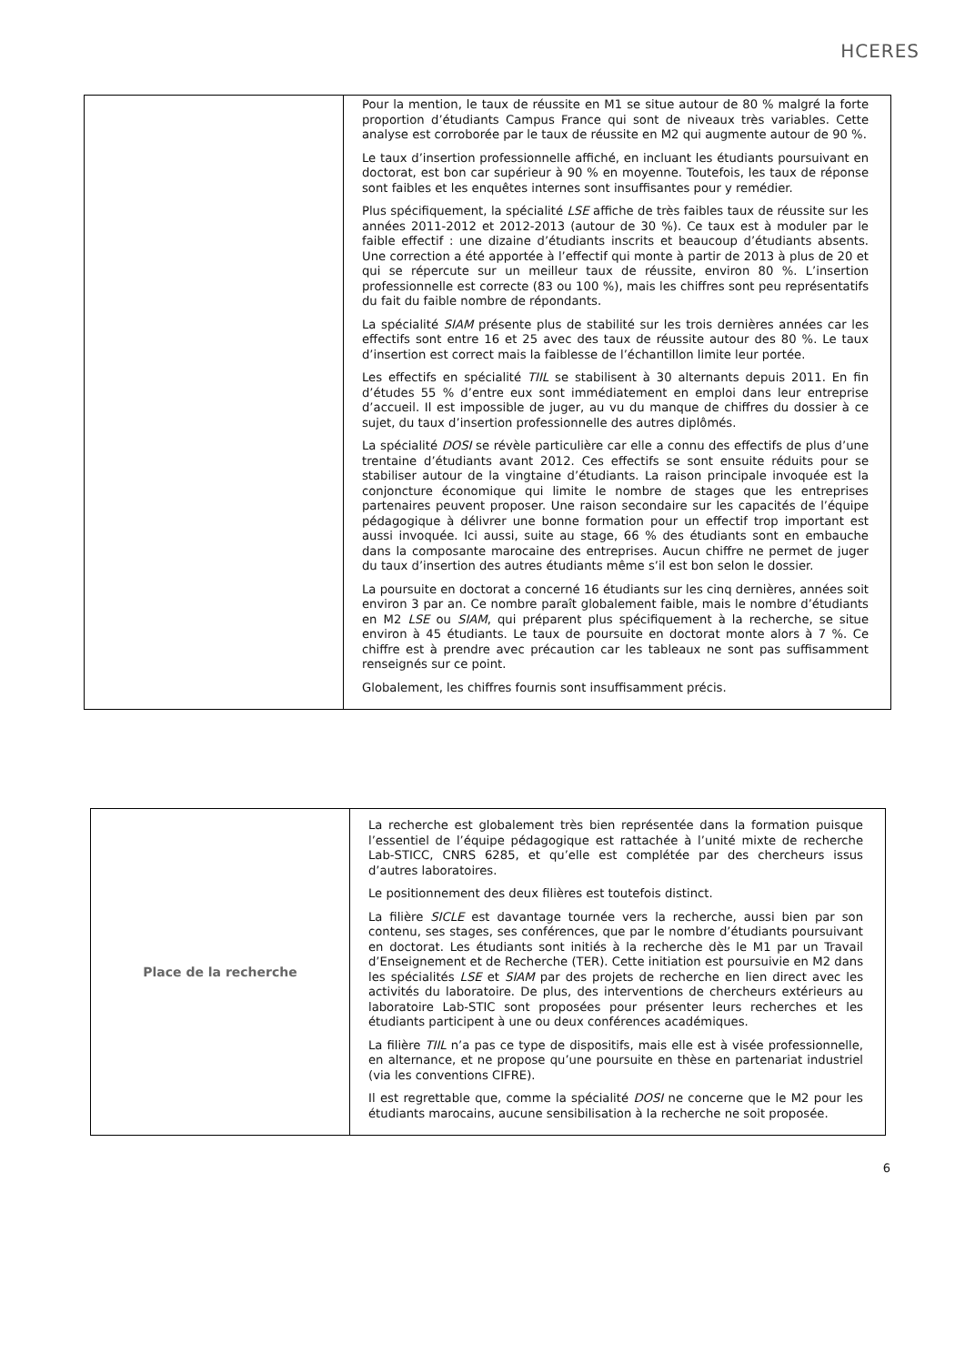HCERES
| | Pour la mention, le taux de réussite en M1 se situe autour de 80 % malgré la forte proportion d’étudiants Campus France qui sont de niveaux très variables. Cette analyse est corroborée par le taux de réussite en M2 qui augmente autour de 90 %. Le taux d’insertion professionnelle affiché, en incluant les étudiants poursuivant en doctorat, est bon car supérieur à 90 % en moyenne. Toutefois, les taux de réponse sont faibles et les enquêtes internes sont insuffisantes pour y remédier. Plus spécifiquement, la spécialité LSE affiche de très faibles taux de réussite sur les années 2011-2012 et 2012-2013 (autour de 30 %). Ce taux est à moduler par le faible effectif : une dizaine d’étudiants inscrits et beaucoup d’étudiants absents. Une correction a été apportée à l’effectif qui monte à partir de 2013 à plus de 20 et qui se répercute sur un meilleur taux de réussite, environ 80 %. L’insertion professionnelle est correcte (83 ou 100 %), mais les chiffres sont peu représentatifs du fait du faible nombre de répondants. La spécialité SIAM présente plus de stabilité sur les trois dernières années car les effectifs sont entre 16 et 25 avec des taux de réussite autour des 80 %. Le taux d’insertion est correct mais la faiblesse de l’échantillon limite leur portée. Les effectifs en spécialité TIIL se stabilisent à 30 alternants depuis 2011. En fin d’études 55 % d’entre eux sont immédiatement en emploi dans leur entreprise d’accueil. Il est impossible de juger, au vu du manque de chiffres du dossier à ce sujet, du taux d’insertion professionnelle des autres diplômés. La spécialité DOSI se révèle particulière car elle a connu des effectifs de plus d’une trentaine d’étudiants avant 2012. Ces effectifs se sont ensuite réduits pour se stabiliser autour de la vingtaine d’étudiants. La raison principale invoquée est la conjoncture économique qui limite le nombre de stages que les entreprises partenaires peuvent proposer. Une raison secondaire sur les capacités de l’équipe pédagogique à délivrer une bonne formation pour un effectif trop important est aussi invoquée. Ici aussi, suite au stage, 66 % des étudiants sont en embauche dans la composante marocaine des entreprises. Aucun chiffre ne permet de juger du taux d’insertion des autres étudiants même s’il est bon selon le dossier. La poursuite en doctorat a concerné 16 étudiants sur les cinq dernières, années soit environ 3 par an. Ce nombre paraît globalement faible, mais le nombre d’étudiants en M2 LSE ou SIAM , qui préparent plus spécifiquement à la recherche, se situe environ à 45 étudiants. Le taux de poursuite en doctorat monte alors à 7 %. Ce chiffre est à prendre avec précaution car les tableaux ne sont pas suffisamment renseignés sur ce point. Globalement, les chiffres fournis sont insuffisamment précis. |
| Place de la recherche | La recherche est globalement très bien représentée dans la formation puisque l’essentiel de l’équipe pédagogique est rattachée à l’unité mixte de recherche Lab-STICC, CNRS 6285, et qu’elle est complétée par des chercheurs issus d’autres laboratoires. Le positionnement des deux filières est toutefois distinct. La filière SICLE est davantage tournée vers la recherche, aussi bien par son contenu, ses stages, ses conférences, que par le nombre d’étudiants poursuivant en doctorat. Les étudiants sont initiés à la recherche dès le M1 par un Travail d’Enseignement et de Recherche (TER). Cette initiation est poursuivie en M2 dans les spécialités LSE et SIAM par des projets de recherche en lien direct avec les activités du laboratoire. De plus, des interventions de chercheurs extérieurs au laboratoire Lab-STIC sont proposées pour présenter leurs recherches et les étudiants participent à une ou deux conférences académiques. La filière TIIL n’a pas ce type de dispositifs, mais elle est à visée professionnelle, en alternance, et ne propose qu’une poursuite en thèse en partenariat industriel (via les conventions CIFRE). Il est regrettable que, comme la spécialité DOSI ne concerne que le M2 pour les étudiants marocains, aucune sensibilisation à la recherche ne soit proposée. |
6